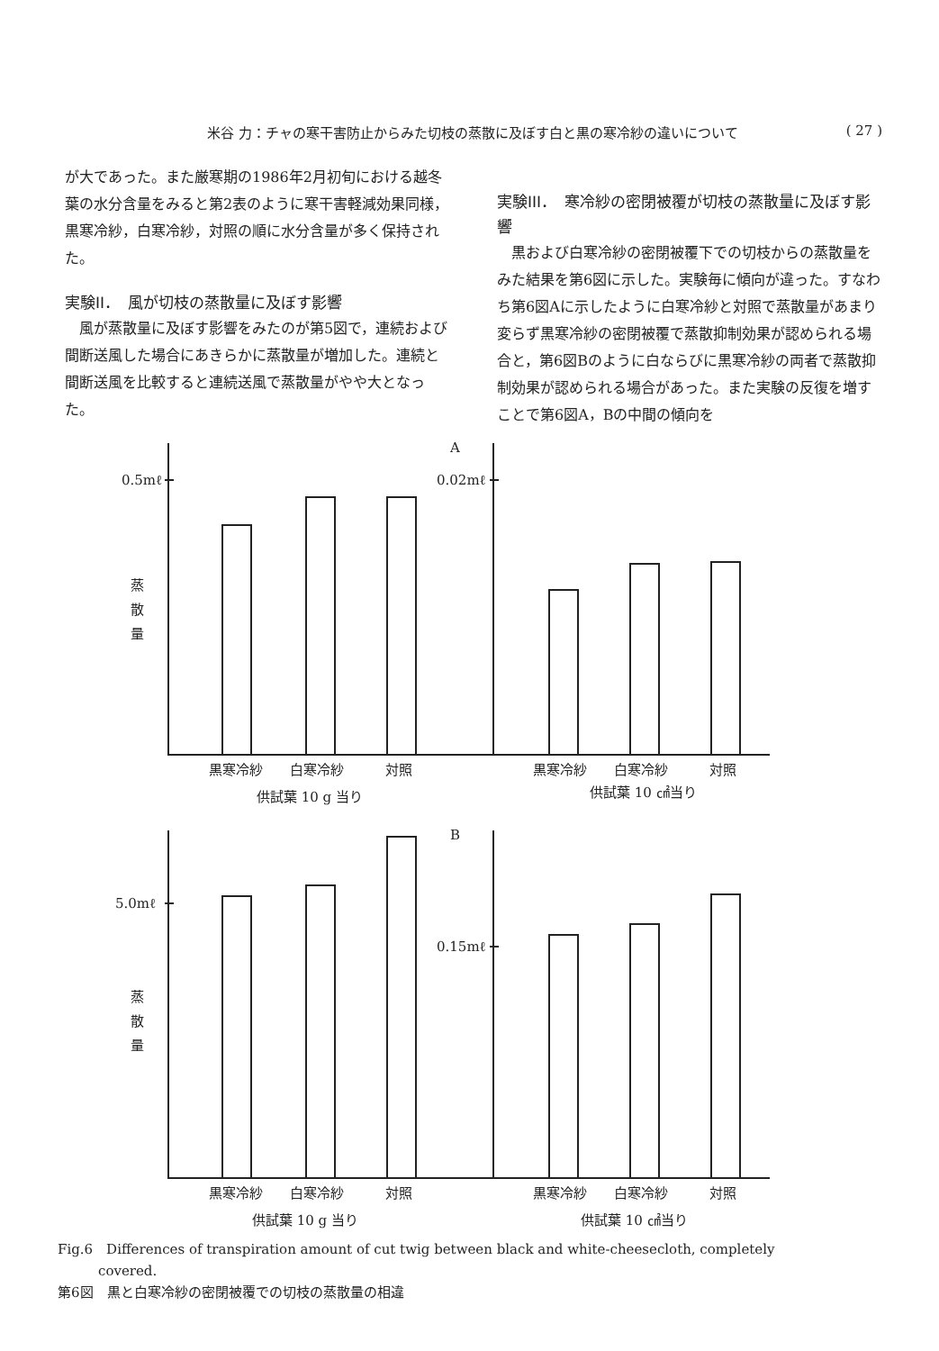米谷 力：チャの寒干害防止からみた切枝の蒸散に及ぼす白と黒の寒冷紗の違いについて ( 27 )
が大であった。また厳寒期の1986年2月初旬における越冬葉の水分含量をみると第2表のように寒干害軽減効果同様，黒寒冷紗，白寒冷紗，対照の順に水分含量が多く保持された。
実験II．　風が切枝の蒸散量に及ぼす影響
　風が蒸散量に及ぼす影響をみたのが第5図で，連続および間断送風した場合にあきらかに蒸散量が増加した。連続と間断送風を比較すると連続送風で蒸散量がやや大となった。
実験III．　寒冷紗の密閉被覆が切枝の蒸散量に及ぼす影響
　黒および白寒冷紗の密閉被覆下での切枝からの蒸散量をみた結果を第6図に示した。実験毎に傾向が違った。すなわち第6図Aに示したように白寒冷紗と対照で蒸散量があまり変らず黒寒冷紗の密閉被覆で蒸散抑制効果が認められる場合と，第6図Bのように白ならびに黒寒冷紗の両者で蒸散抑制効果が認められる場合があった。また実験の反復を増すことで第6図A，Bの中間の傾向を
A
B
0.5mℓ
0.02mℓ
5.0mℓ
0.15mℓ
蒸
散
量
蒸
散
量
黒寒冷紗
白寒冷紗
対照
黒寒冷紗
白寒冷紗
対照
供試葉 10 g 当り
供試葉 10 ㎠当り
黒寒冷紗
白寒冷紗
対照
黒寒冷紗
白寒冷紗
対照
供試葉 10 g 当り
供試葉 10 ㎠当り
Fig.6　Differences of transpiration amount of cut twig between black and white-cheesecloth, completely
　　　covered.
第6図　黒と白寒冷紗の密閉被覆での切枝の蒸散量の相違